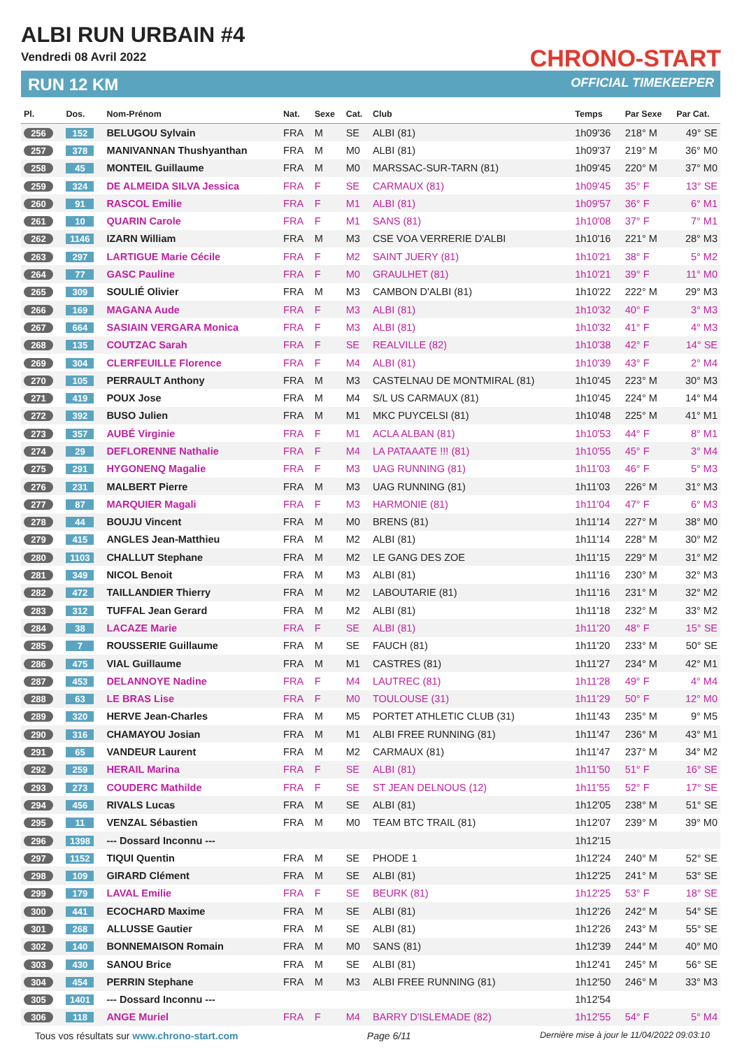ALBI RUN URBAIN #4
Vendredi 08 Avril 2022
RUN 12 KM
CHRONO-START
OFFICIAL TIMEKEEPER
| Pl. | Dos. | Nom-Prénom | Nat. | Sexe | Cat. | Club | Temps | Par Sexe | Par Cat. |
| --- | --- | --- | --- | --- | --- | --- | --- | --- | --- |
| 256 | 152 | BELUGOU Sylvain | FRA | M | SE | ALBI (81) | 1h09'36 | 218° M | 49° SE |
| 257 | 378 | MANIVANNAN Thushyanthan | FRA | M | M0 | ALBI (81) | 1h09'37 | 219° M | 36° M0 |
| 258 | 45 | MONTEIL Guillaume | FRA | M | M0 | MARSSAC-SUR-TARN (81) | 1h09'45 | 220° M | 37° M0 |
| 259 | 324 | DE ALMEIDA SILVA Jessica | FRA | F | SE | CARMAUX (81) | 1h09'45 | 35° F | 13° SE |
| 260 | 91 | RASCOL Emilie | FRA | F | M1 | ALBI (81) | 1h09'57 | 36° F | 6° M1 |
| 261 | 10 | QUARIN Carole | FRA | F | M1 | SANS (81) | 1h10'08 | 37° F | 7° M1 |
| 262 | 1146 | IZARN William | FRA | M | M3 | CSE VOA VERRERIE D'ALBI | 1h10'16 | 221° M | 28° M3 |
| 263 | 297 | LARTIGUE Marie Cécile | FRA | F | M2 | SAINT JUERY (81) | 1h10'21 | 38° F | 5° M2 |
| 264 | 77 | GASC Pauline | FRA | F | M0 | GRAULHET (81) | 1h10'21 | 39° F | 11° M0 |
| 265 | 309 | SOULIÉ Olivier | FRA | M | M3 | CAMBON D'ALBI (81) | 1h10'22 | 222° M | 29° M3 |
| 266 | 169 | MAGANA Aude | FRA | F | M3 | ALBI (81) | 1h10'32 | 40° F | 3° M3 |
| 267 | 664 | SASIAIN VERGARA Monica | FRA | F | M3 | ALBI (81) | 1h10'32 | 41° F | 4° M3 |
| 268 | 135 | COUTZAC Sarah | FRA | F | SE | REALVILLE (82) | 1h10'38 | 42° F | 14° SE |
| 269 | 304 | CLERFEUILLE Florence | FRA | F | M4 | ALBI (81) | 1h10'39 | 43° F | 2° M4 |
| 270 | 105 | PERRAULT Anthony | FRA | M | M3 | CASTELNAU DE MONTMIRAL (81) | 1h10'45 | 223° M | 30° M3 |
| 271 | 419 | POUX Jose | FRA | M | M4 | S/L US CARMAUX (81) | 1h10'45 | 224° M | 14° M4 |
| 272 | 392 | BUSO Julien | FRA | M | M1 | MKC PUYCELSI (81) | 1h10'48 | 225° M | 41° M1 |
| 273 | 357 | AUBÉ Virginie | FRA | F | M1 | ACLA ALBAN (81) | 1h10'53 | 44° F | 8° M1 |
| 274 | 29 | DEFLORENNE Nathalie | FRA | F | M4 | LA PATAAATE !!! (81) | 1h10'55 | 45° F | 3° M4 |
| 275 | 291 | HYGONENQ Magalie | FRA | F | M3 | UAG RUNNING (81) | 1h11'03 | 46° F | 5° M3 |
| 276 | 231 | MALBERT Pierre | FRA | M | M3 | UAG RUNNING (81) | 1h11'03 | 226° M | 31° M3 |
| 277 | 87 | MARQUIER Magali | FRA | F | M3 | HARMONIE (81) | 1h11'04 | 47° F | 6° M3 |
| 278 | 44 | BOUJU Vincent | FRA | M | M0 | BRENS (81) | 1h11'14 | 227° M | 38° M0 |
| 279 | 415 | ANGLES Jean-Matthieu | FRA | M | M2 | ALBI (81) | 1h11'14 | 228° M | 30° M2 |
| 280 | 1103 | CHALLUT Stephane | FRA | M | M2 | LE GANG DES ZOE | 1h11'15 | 229° M | 31° M2 |
| 281 | 349 | NICOL Benoit | FRA | M | M3 | ALBI (81) | 1h11'16 | 230° M | 32° M3 |
| 282 | 472 | TAILLANDIER Thierry | FRA | M | M2 | LABOUTARIE (81) | 1h11'16 | 231° M | 32° M2 |
| 283 | 312 | TUFFAL Jean Gerard | FRA | M | M2 | ALBI (81) | 1h11'18 | 232° M | 33° M2 |
| 284 | 38 | LACAZE Marie | FRA | F | SE | ALBI (81) | 1h11'20 | 48° F | 15° SE |
| 285 | 7 | ROUSSERIE Guillaume | FRA | M | SE | FAUCH (81) | 1h11'20 | 233° M | 50° SE |
| 286 | 475 | VIAL Guillaume | FRA | M | M1 | CASTRES (81) | 1h11'27 | 234° M | 42° M1 |
| 287 | 453 | DELANNOYE Nadine | FRA | F | M4 | LAUTREC (81) | 1h11'28 | 49° F | 4° M4 |
| 288 | 63 | LE BRAS Lise | FRA | F | M0 | TOULOUSE (31) | 1h11'29 | 50° F | 12° M0 |
| 289 | 320 | HERVE Jean-Charles | FRA | M | M5 | PORTET ATHLETIC CLUB (31) | 1h11'43 | 235° M | 9° M5 |
| 290 | 316 | CHAMAYOU Josian | FRA | M | M1 | ALBI FREE RUNNING (81) | 1h11'47 | 236° M | 43° M1 |
| 291 | 65 | VANDEUR Laurent | FRA | M | M2 | CARMAUX (81) | 1h11'47 | 237° M | 34° M2 |
| 292 | 259 | HERAIL Marina | FRA | F | SE | ALBI (81) | 1h11'50 | 51° F | 16° SE |
| 293 | 273 | COUDERC Mathilde | FRA | F | SE | ST JEAN DELNOUS (12) | 1h11'55 | 52° F | 17° SE |
| 294 | 456 | RIVALS Lucas | FRA | M | SE | ALBI (81) | 1h12'05 | 238° M | 51° SE |
| 295 | 11 | VENZAL Sébastien | FRA | M | M0 | TEAM BTC TRAIL (81) | 1h12'07 | 239° M | 39° M0 |
| 296 | 1398 | --- Dossard Inconnu --- | | | | | 1h12'15 | | |
| 297 | 1152 | TIQUI Quentin | FRA | M | SE | PHODE 1 | 1h12'24 | 240° M | 52° SE |
| 298 | 109 | GIRARD Clément | FRA | M | SE | ALBI (81) | 1h12'25 | 241° M | 53° SE |
| 299 | 179 | LAVAL Emilie | FRA | F | SE | BEURK (81) | 1h12'25 | 53° F | 18° SE |
| 300 | 441 | ECOCHARD Maxime | FRA | M | SE | ALBI (81) | 1h12'26 | 242° M | 54° SE |
| 301 | 268 | ALLUSSE Gautier | FRA | M | SE | ALBI (81) | 1h12'26 | 243° M | 55° SE |
| 302 | 140 | BONNEMAISON Romain | FRA | M | M0 | SANS (81) | 1h12'39 | 244° M | 40° M0 |
| 303 | 430 | SANOU Brice | FRA | M | SE | ALBI (81) | 1h12'41 | 245° M | 56° SE |
| 304 | 454 | PERRIN Stephane | FRA | M | M3 | ALBI FREE RUNNING (81) | 1h12'50 | 246° M | 33° M3 |
| 305 | 1401 | --- Dossard Inconnu --- | | | | | 1h12'54 | | |
| 306 | 118 | ANGE Muriel | FRA | F | M4 | BARRY D'ISLEMADE (82) | 1h12'55 | 54° F | 5° M4 |
Tous vos résultats sur www.chrono-start.com Page 6/11 Dernière mise à jour le 11/04/2022 09:03:10